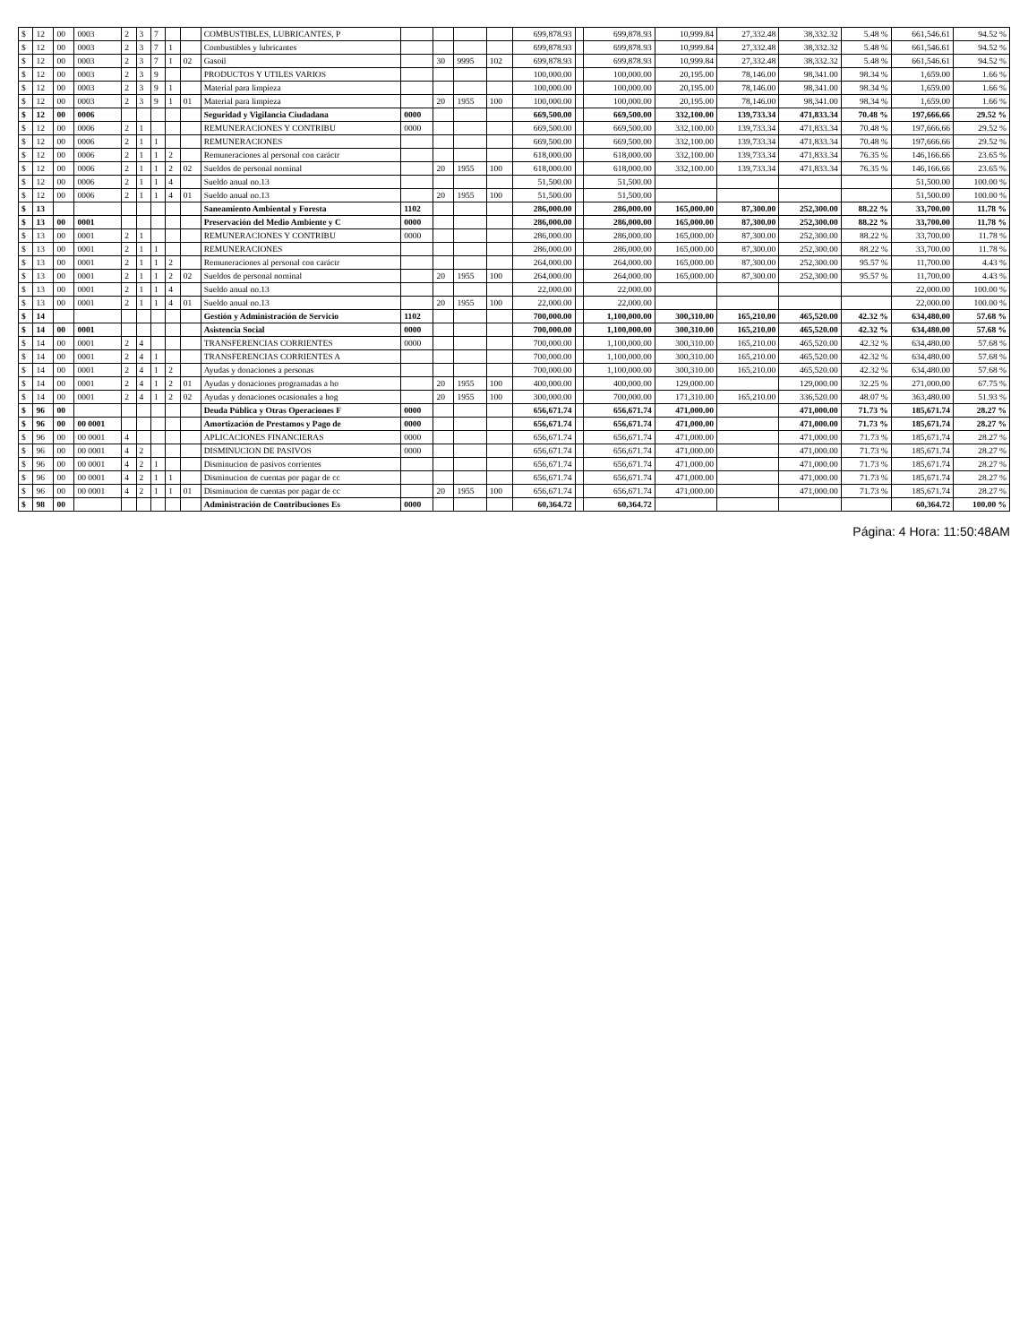| $ | 12 | 00 | 0003 | 2 | 3 | 7 | | | COMBUSTIBLES, LUBRICANTES, P | | | | | 699,878.93 | | 699,878.93 | 10,999.84 | 27,332.48 | 38,332.32 | 5.48 % | 661,546.61 | 94.52 % |
| $ | 12 | 00 | 0003 | 2 | 3 | 7 | 1 | | Combustibles y lubricantes | | | | | 699,878.93 | | 699,878.93 | 10,999.84 | 27,332.48 | 38,332.32 | 5.48 % | 661,546.61 | 94.52 % |
| $ | 12 | 00 | 0003 | 2 | 3 | 7 | 1 | 02 | Gasoil | | 30 | 9995 | 102 | 699,878.93 | | 699,878.93 | 10,999.84 | 27,332.48 | 38,332.32 | 5.48 % | 661,546.61 | 94.52 % |
| $ | 12 | 00 | 0003 | 2 | 3 | 9 | | | PRODUCTOS Y UTILES VARIOS | | | | | 100,000.00 | | 100,000.00 | 20,195.00 | 78,146.00 | 98,341.00 | 98.34 % | 1,659.00 | 1.66 % |
| $ | 12 | 00 | 0003 | 2 | 3 | 9 | 1 | | Material para limpieza | | | | | 100,000.00 | | 100,000.00 | 20,195.00 | 78,146.00 | 98,341.00 | 98.34 % | 1,659.00 | 1.66 % |
| $ | 12 | 00 | 0003 | 2 | 3 | 9 | 1 | 01 | Material para limpieza | | 20 | 1955 | 100 | 100,000.00 | | 100,000.00 | 20,195.00 | 78,146.00 | 98,341.00 | 98.34 % | 1,659.00 | 1.66 % |
| $ | 12 | 00 | 0006 | | | | | | Seguridad y Vigilancia Ciudadana | 0000 | | | | 669,500.00 | | 669,500.00 | 332,100.00 | 139,733.34 | 471,833.34 | 70.48 % | 197,666.66 | 29.52 % |
| $ | 12 | 00 | 0006 | 2 | 1 | | | | REMUNERACIONES Y CONTRIBU | 0000 | | | | 669,500.00 | | 669,500.00 | 332,100.00 | 139,733.34 | 471,833.34 | 70.48 % | 197,666.66 | 29.52 % |
| $ | 12 | 00 | 0006 | 2 | 1 | 1 | | | REMUNERACIONES | | | | | 669,500.00 | | 669,500.00 | 332,100.00 | 139,733.34 | 471,833.34 | 70.48 % | 197,666.66 | 29.52 % |
| $ | 12 | 00 | 0006 | 2 | 1 | 1 | 2 | | Remuneraciones al personal con caráctr | | | | | 618,000.00 | | 618,000.00 | 332,100.00 | 139,733.34 | 471,833.34 | 76.35 % | 146,166.66 | 23.65 % |
| $ | 12 | 00 | 0006 | 2 | 1 | 1 | 2 | 02 | Sueldos de personal nominal | | 20 | 1955 | 100 | 618,000.00 | | 618,000.00 | 332,100.00 | 139,733.34 | 471,833.34 | 76.35 % | 146,166.66 | 23.65 % |
| $ | 12 | 00 | 0006 | 2 | 1 | 1 | 4 | | Sueldo anual no.13 | | | | | 51,500.00 | | 51,500.00 | | | | | 51,500.00 | 100.00 % |
| $ | 12 | 00 | 0006 | 2 | 1 | 1 | 4 | 01 | Sueldo anual no.13 | | 20 | 1955 | 100 | 51,500.00 | | 51,500.00 | | | | | 51,500.00 | 100.00 % |
| $ | 13 | | | | | | | | Saneamiento Ambiental y Foresta | 1102 | | | | 286,000.00 | | 286,000.00 | 165,000.00 | 87,300.00 | 252,300.00 | 88.22 % | 33,700.00 | 11.78 % |
| $ | 13 | 00 | 0001 | | | | | | Preservación del Medio Ambiente y C | 0000 | | | | 286,000.00 | | 286,000.00 | 165,000.00 | 87,300.00 | 252,300.00 | 88.22 % | 33,700.00 | 11.78 % |
| $ | 13 | 00 | 0001 | 2 | 1 | | | | REMUNERACIONES Y CONTRIBU | 0000 | | | | 286,000.00 | | 286,000.00 | 165,000.00 | 87,300.00 | 252,300.00 | 88.22 % | 33,700.00 | 11.78 % |
| $ | 13 | 00 | 0001 | 2 | 1 | 1 | | | REMUNERACIONES | | | | | 286,000.00 | | 286,000.00 | 165,000.00 | 87,300.00 | 252,300.00 | 88.22 % | 33,700.00 | 11.78 % |
| $ | 13 | 00 | 0001 | 2 | 1 | 1 | 2 | | Remuneraciones al personal con caráctr | | | | | 264,000.00 | | 264,000.00 | 165,000.00 | 87,300.00 | 252,300.00 | 95.57 % | 11,700.00 | 4.43 % |
| $ | 13 | 00 | 0001 | 2 | 1 | 1 | 2 | 02 | Sueldos de personal nominal | | 20 | 1955 | 100 | 264,000.00 | | 264,000.00 | 165,000.00 | 87,300.00 | 252,300.00 | 95.57 % | 11,700.00 | 4.43 % |
| $ | 13 | 00 | 0001 | 2 | 1 | 1 | 4 | | Sueldo anual no.13 | | | | | 22,000.00 | | 22,000.00 | | | | | 22,000.00 | 100.00 % |
| $ | 13 | 00 | 0001 | 2 | 1 | 1 | 4 | 01 | Sueldo anual no.13 | | 20 | 1955 | 100 | 22,000.00 | | 22,000.00 | | | | | 22,000.00 | 100.00 % |
| $ | 14 | | | | | | | | Gestión y Administración de Servicio | 1102 | | | | 700,000.00 | | 1,100,000.00 | 300,310.00 | 165,210.00 | 465,520.00 | 42.32 % | 634,480.00 | 57.68 % |
| $ | 14 | 00 | 0001 | | | | | | Asistencia Social | 0000 | | | | 700,000.00 | | 1,100,000.00 | 300,310.00 | 165,210.00 | 465,520.00 | 42.32 % | 634,480.00 | 57.68 % |
| $ | 14 | 00 | 0001 | 2 | 4 | | | | TRANSFERENCIAS CORRIENTES | 0000 | | | | 700,000.00 | | 1,100,000.00 | 300,310.00 | 165,210.00 | 465,520.00 | 42.32 % | 634,480.00 | 57.68 % |
| $ | 14 | 00 | 0001 | 2 | 4 | 1 | | | TRANSFERENCIAS CORRIENTES A | | | | | 700,000.00 | | 1,100,000.00 | 300,310.00 | 165,210.00 | 465,520.00 | 42.32 % | 634,480.00 | 57.68 % |
| $ | 14 | 00 | 0001 | 2 | 4 | 1 | 2 | | Ayudas y donaciones a personas | | | | | 700,000.00 | | 1,100,000.00 | 300,310.00 | 165,210.00 | 465,520.00 | 42.32 % | 634,480.00 | 57.68 % |
| $ | 14 | 00 | 0001 | 2 | 4 | 1 | 2 | 01 | Ayudas y donaciones programadas a ho | | 20 | 1955 | 100 | 400,000.00 | | 400,000.00 | 129,000.00 | | 129,000.00 | 32.25 % | 271,000.00 | 67.75 % |
| $ | 14 | 00 | 0001 | 2 | 4 | 1 | 2 | 02 | Ayudas y donaciones ocasionales a hog | | 20 | 1955 | 100 | 300,000.00 | | 700,000.00 | 171,310.00 | 165,210.00 | 336,520.00 | 48.07 % | 363,480.00 | 51.93 % |
| $ | 96 | 00 | | | | | | | Deuda Pública y Otras Operaciones F | 0000 | | | | 656,671.74 | | 656,671.74 | 471,000.00 | | 471,000.00 | 71.73 % | 185,671.74 | 28.27 % |
| $ | 96 | 00 | 00 0001 | | | | | | Amortización de Prestamos y Pago de | 0000 | | | | 656,671.74 | | 656,671.74 | 471,000.00 | | 471,000.00 | 71.73 % | 185,671.74 | 28.27 % |
| $ | 96 | 00 | 00 0001 | 4 | | | | | APLICACIONES FINANCIERAS | 0000 | | | | 656,671.74 | | 656,671.74 | 471,000.00 | | 471,000.00 | 71.73 % | 185,671.74 | 28.27 % |
| $ | 96 | 00 | 00 0001 | 4 | 2 | | | | DISMINUCION DE PASIVOS | 0000 | | | | 656,671.74 | | 656,671.74 | 471,000.00 | | 471,000.00 | 71.73 % | 185,671.74 | 28.27 % |
| $ | 96 | 00 | 00 0001 | 4 | 2 | 1 | | | Disminucion de pasivos corrientes | | | | | 656,671.74 | | 656,671.74 | 471,000.00 | | 471,000.00 | 71.73 % | 185,671.74 | 28.27 % |
| $ | 96 | 00 | 00 0001 | 4 | 2 | 1 | 1 | | Disminucion de cuentas por pagar de cc | | | | | 656,671.74 | | 656,671.74 | 471,000.00 | | 471,000.00 | 71.73 % | 185,671.74 | 28.27 % |
| $ | 96 | 00 | 00 0001 | 4 | 2 | 1 | 1 | 01 | Disminucion de cuentas por pagar de cc | | 20 | 1955 | 100 | 656,671.74 | | 656,671.74 | 471,000.00 | | 471,000.00 | 71.73 % | 185,671.74 | 28.27 % |
| $ | 98 | 00 | | | | | | | Administración de Contribuciones Es | 0000 | | | | 60,364.72 | | 60,364.72 | | | | | 60,364.72 | 100.00 % |
Página: 4 Hora: 11:50:48AM